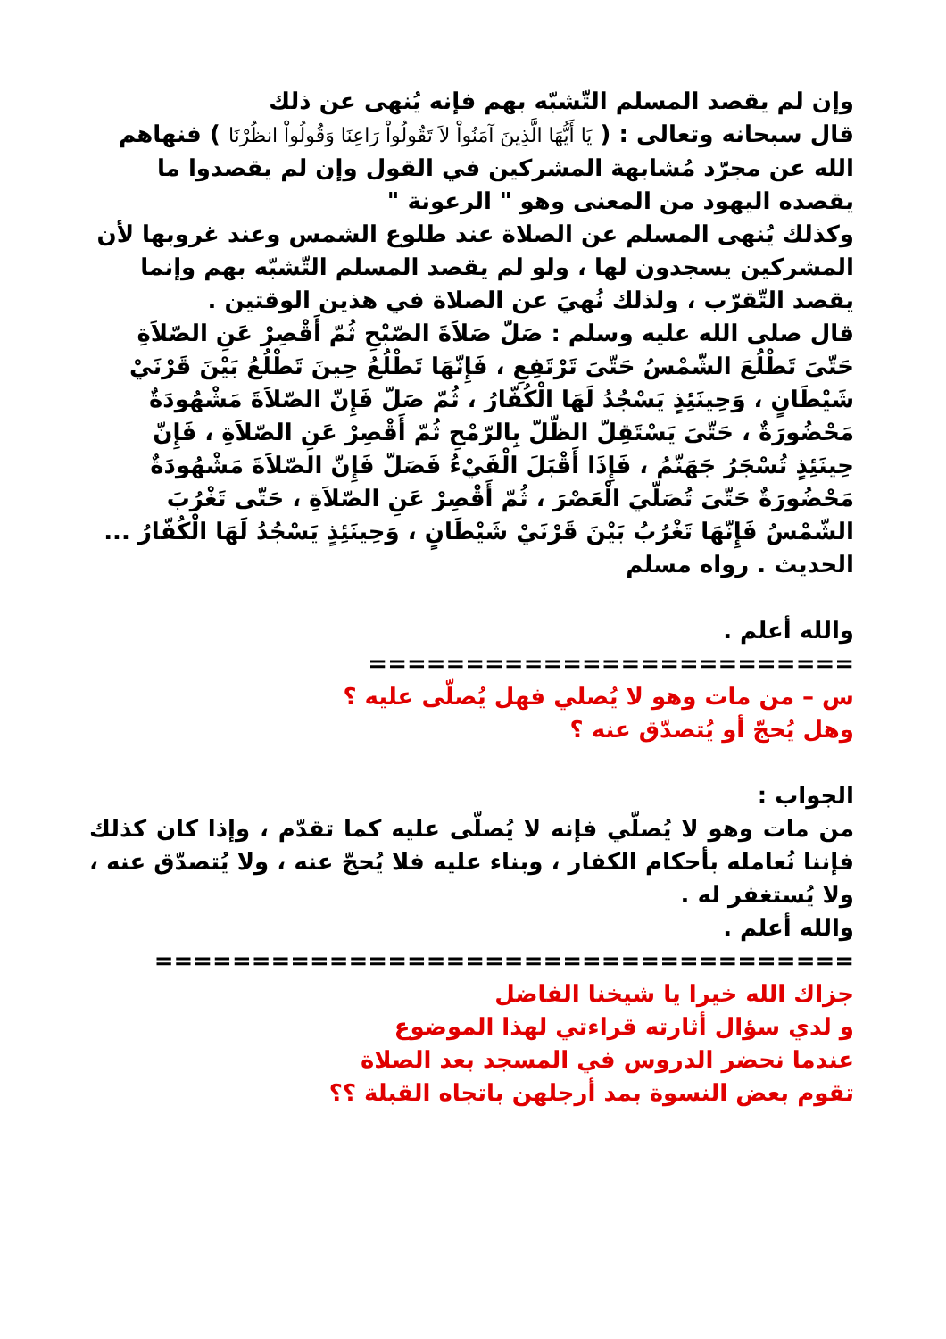وإن لم يقصد المسلم التّشبّه بهم فإنه يُنهى عن ذلك
قال سبحانه وتعالى : ( يَا أَيُّهَا الَّذِينَ آمَنُواْ لاَ تَقُولُواْ رَاعِنَا وَقُولُواْ انظُرْنَا ) فنهاهم الله عن مجرّد مُشابهة المشركين في القول وإن لم يقصدوا ما يقصده اليهود من المعنى وهو " الرعونة "
وكذلك يُنهى المسلم عن الصلاة عند طلوع الشمس وعند غروبها لأن المشركين يسجدون لها ، ولو لم يقصد المسلم التّشبّه بهم وإنما يقصد التّقرّب ، ولذلك نُهيَ عن الصلاة في هذين الوقتين .
قال صلى الله عليه وسلم : صَلّ صَلاَةَ الصّبْحِ ثُمّ أَقْصِرْ عَنِ الصّلاَةِ حَتّىَ تَطْلُعَ الشّمْسُ حَتّىَ تَرْتَفِعِ ، فَإِنّهَا تَطْلُعُ حِينَ تَطْلُعُ بَيْنَ قَرْنَيْ شَيْطَانٍ ، وَحِينَئِذٍ يَسْجُدُ لَهَا الْكُفّارُ ، ثُمّ صَلّ فَإِنّ الصّلاَةَ مَشْهُودَةٌ مَحْضُورَةٌ ، حَتّىَ يَسْتَقِلّ الظّلّ بِالرّمْحِ ثُمّ أَقْصِرْ عَنِ الصّلاَةِ ، فَإِنّ حِينَئِذٍ تُسْجَرُ جَهَنّمُ ، فَإِذَا أَقْبَلَ الْفَيْءُ فَصَلّ فَإِنّ الصّلاَةَ مَشْهُودَةٌ مَحْضُورَةٌ حَتّىَ تُصَلّيَ الْعَصْرَ ، ثُمّ أَقْصِرْ عَنِ الصّلاَةِ ، حَتّى تَغْرُبَ الشّمْسُ فَإِنّهَا تَغْرُبُ بَيْنَ قَرْنَيْ شَيْطَانٍ ، وَحِينَئِذٍ يَسْجُدُ لَهَا الْكُفّارُ ... الحديث . رواه مسلم
والله أعلم .
=========================
س – من مات وهو لا يُصلي فهل يُصلّى عليه ؟
وهل يُحجّ أو يُتصدّق عنه ؟
الجواب :
من مات وهو لا يُصلّي فإنه لا يُصلّى عليه كما تقدّم ، وإذا كان كذلك فإننا نُعامله بأحكام الكفار ، وبناء عليه فلا يُحجّ عنه ، ولا يُتصدّق عنه ، ولا يُستغفر له .
والله أعلم .
====================================
جزاك الله خيرا يا شيخنا الفاضل
و لدي سؤال أثارته قراءتي لهذا الموضوع
عندما نحضر الدروس في المسجد بعد الصلاة
تقوم بعض النسوة بمد أرجلهن باتجاه القبلة ؟؟